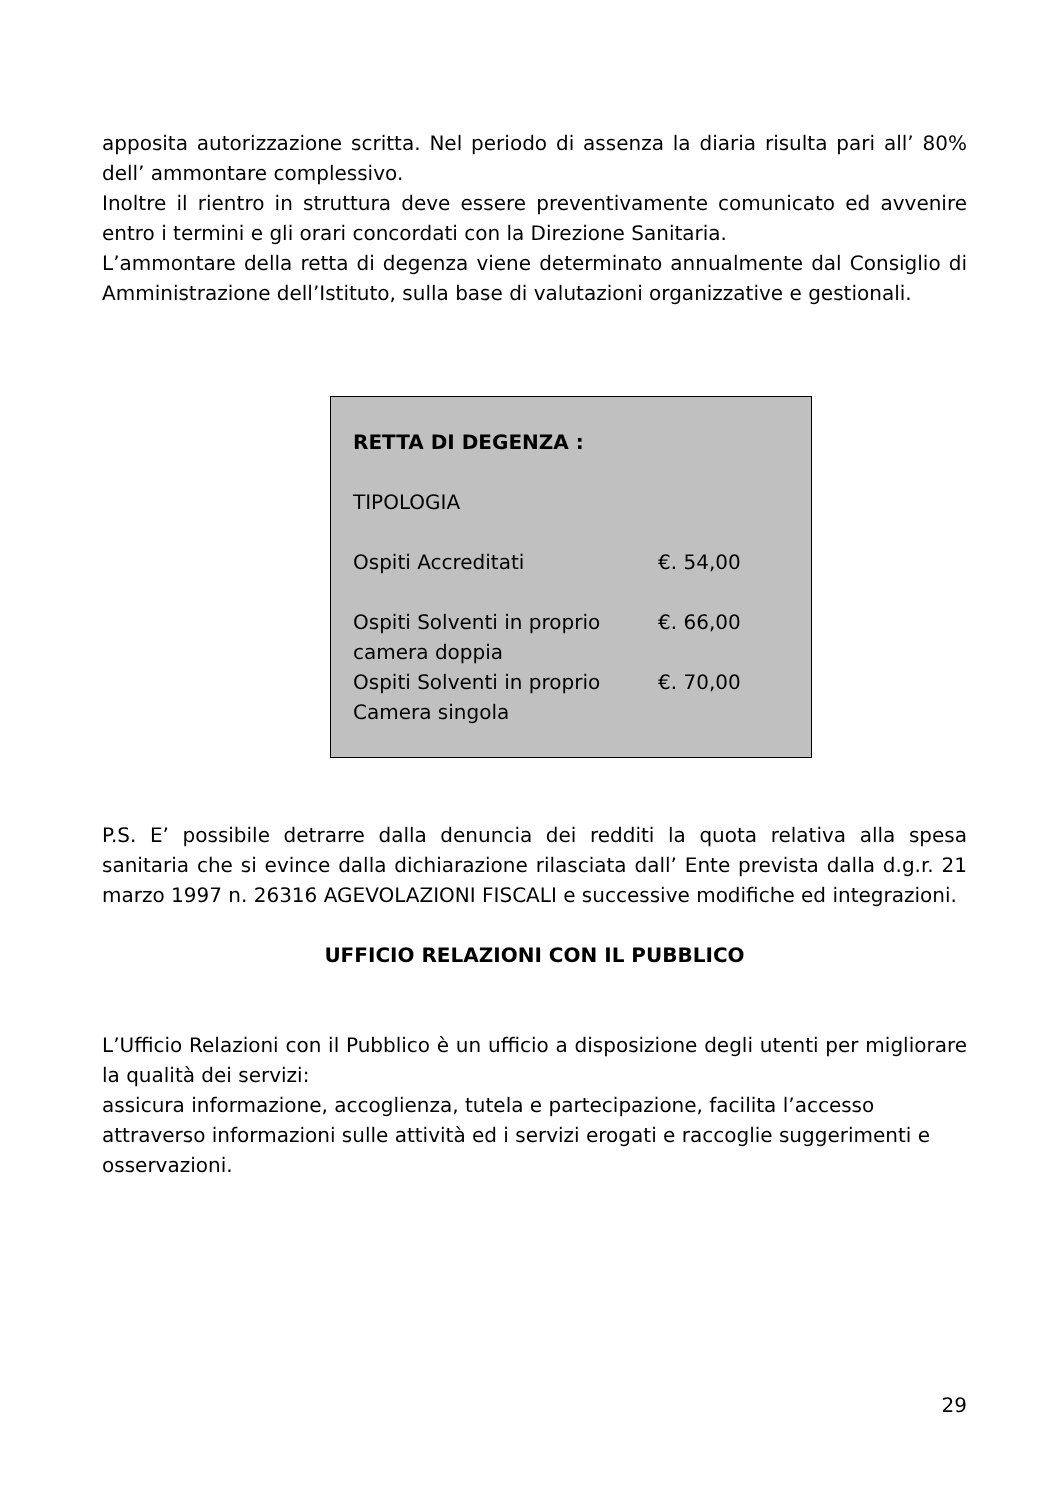apposita autorizzazione scritta. Nel periodo di assenza la diaria risulta pari all’ 80% dell’ ammontare complessivo.
Inoltre il rientro in struttura deve essere preventivamente comunicato ed avvenire entro i termini e gli orari concordati con la Direzione Sanitaria.
L’ammontare della retta di degenza viene determinato annualmente dal Consiglio di Amministrazione dell’Istituto, sulla base di valutazioni organizzative e gestionali.
| RETTA DI DEGENZA : | |
| TIPOLOGIA | |
| Ospiti Accreditati | €. 54,00 |
| Ospiti Solventi in proprio camera doppia | €. 66,00 |
| Ospiti Solventi in proprio Camera singola | €. 70,00 |
P.S. E’ possibile detrarre dalla denuncia dei redditi la quota relativa alla spesa sanitaria che si evince dalla dichiarazione rilasciata dall’ Ente prevista dalla d.g.r. 21 marzo 1997 n. 26316 AGEVOLAZIONI FISCALI e successive modifiche ed integrazioni.
UFFICIO RELAZIONI CON IL PUBBLICO
L’Ufficio Relazioni con il Pubblico è un ufficio a disposizione degli utenti per migliorare la qualità dei servizi:
assicura informazione, accoglienza, tutela e partecipazione, facilita l’accesso attraverso informazioni sulle attività ed i servizi erogati e raccoglie suggerimenti e osservazioni.
29